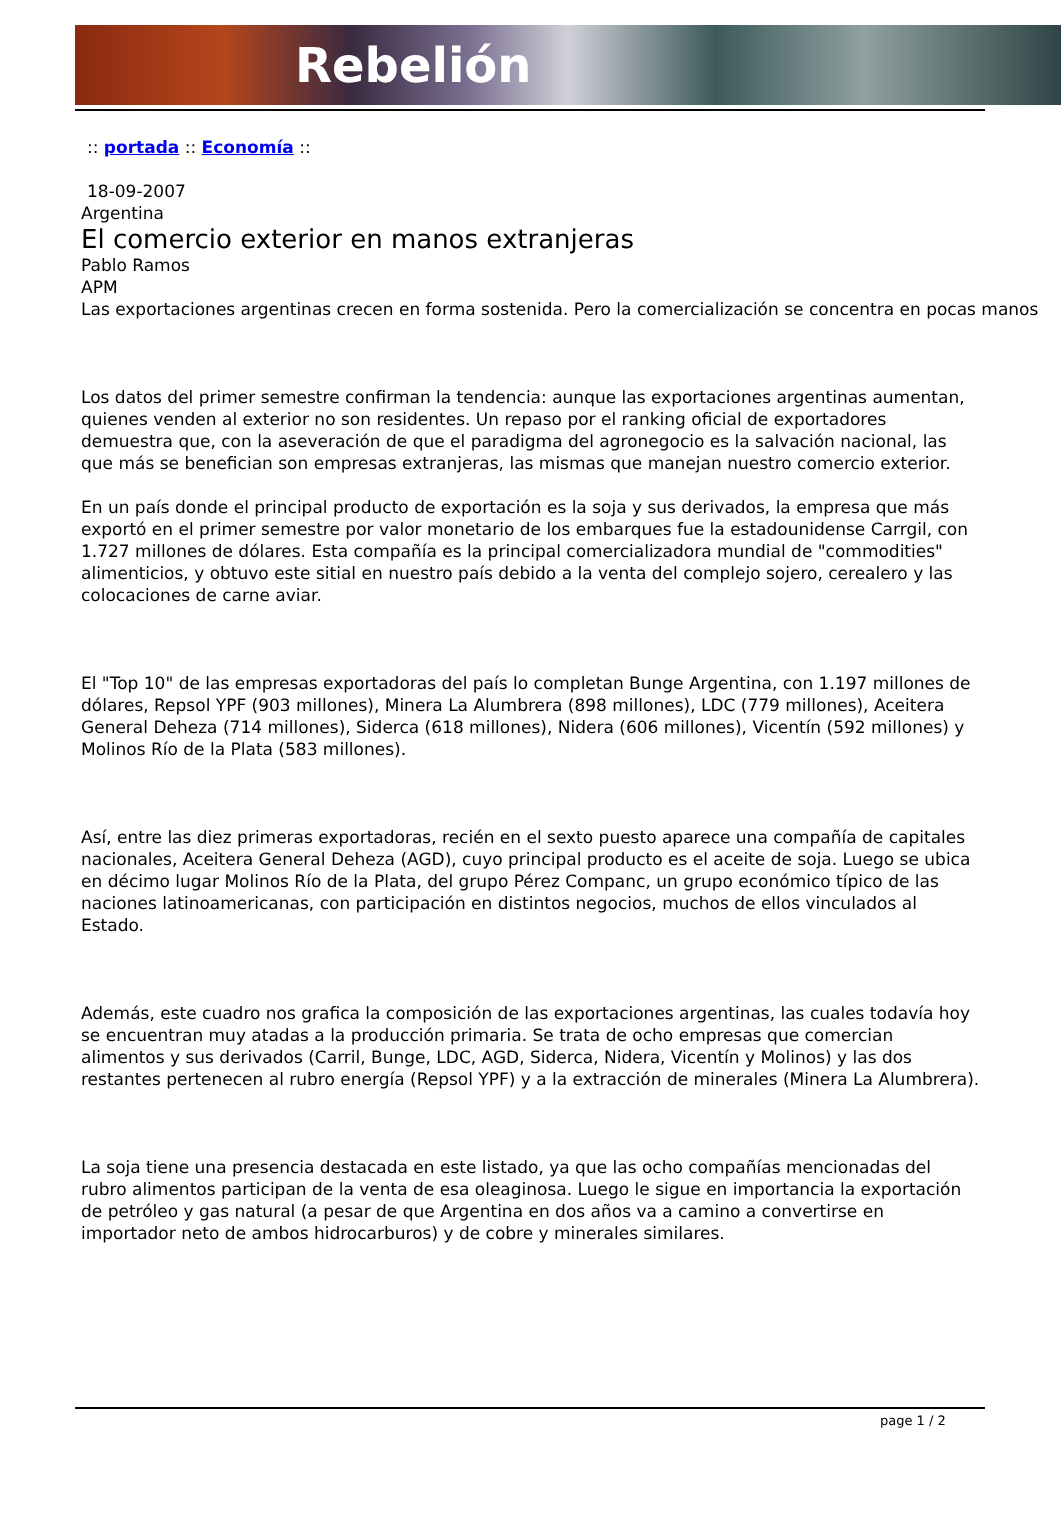Rebelión
:: portada :: Economía ::
18-09-2007
Argentina
El comercio exterior en manos extranjeras
Pablo Ramos
APM
Las exportaciones argentinas crecen en forma sostenida. Pero la comercialización se concentra en pocas manos
Los datos del primer semestre confirman la tendencia: aunque las exportaciones argentinas aumentan, quienes venden al exterior no son residentes. Un repaso por el ranking oficial de exportadores demuestra que, con la aseveración de que el paradigma del agronegocio es la salvación nacional, las que más se benefician son empresas extranjeras, las mismas que manejan nuestro comercio exterior.
En un país donde el principal producto de exportación es la soja y sus derivados, la empresa que más exportó en el primer semestre por valor monetario de los embarques fue la estadounidense Carrgil, con 1.727 millones de dólares. Esta compañía es la principal comercializadora mundial de "commodities" alimenticios, y obtuvo este sitial en nuestro país debido a la venta del complejo sojero, cerealero y las colocaciones de carne aviar.
El "Top 10" de las empresas exportadoras del país lo completan Bunge Argentina, con 1.197 millones de dólares, Repsol YPF (903 millones), Minera La Alumbrera (898 millones), LDC (779 millones), Aceitera General Deheza (714 millones), Siderca (618 millones), Nidera (606 millones), Vicentín (592 millones) y Molinos Río de la Plata (583 millones).
Así, entre las diez primeras exportadoras, recién en el sexto puesto aparece una compañía de capitales nacionales, Aceitera General Deheza (AGD), cuyo principal producto es el aceite de soja. Luego se ubica en décimo lugar Molinos Río de la Plata, del grupo Pérez Companc, un grupo económico típico de las naciones latinoamericanas, con participación en distintos negocios, muchos de ellos vinculados al Estado.
Además, este cuadro nos grafica la composición de las exportaciones argentinas, las cuales todavía hoy se encuentran muy atadas a la producción primaria. Se trata de ocho empresas que comercian alimentos y sus derivados (Carril, Bunge, LDC, AGD, Siderca, Nidera, Vicentín y Molinos) y las dos restantes pertenecen al rubro energía (Repsol YPF) y a la extracción de minerales (Minera La Alumbrera).
La soja tiene una presencia destacada en este listado, ya que las ocho compañías mencionadas del rubro alimentos participan de la venta de esa oleaginosa. Luego le sigue en importancia la exportación de petróleo y gas natural (a pesar de que Argentina en dos años va a camino a convertirse en importador neto de ambos hidrocarburos) y de cobre y minerales similares.
page 1 / 2